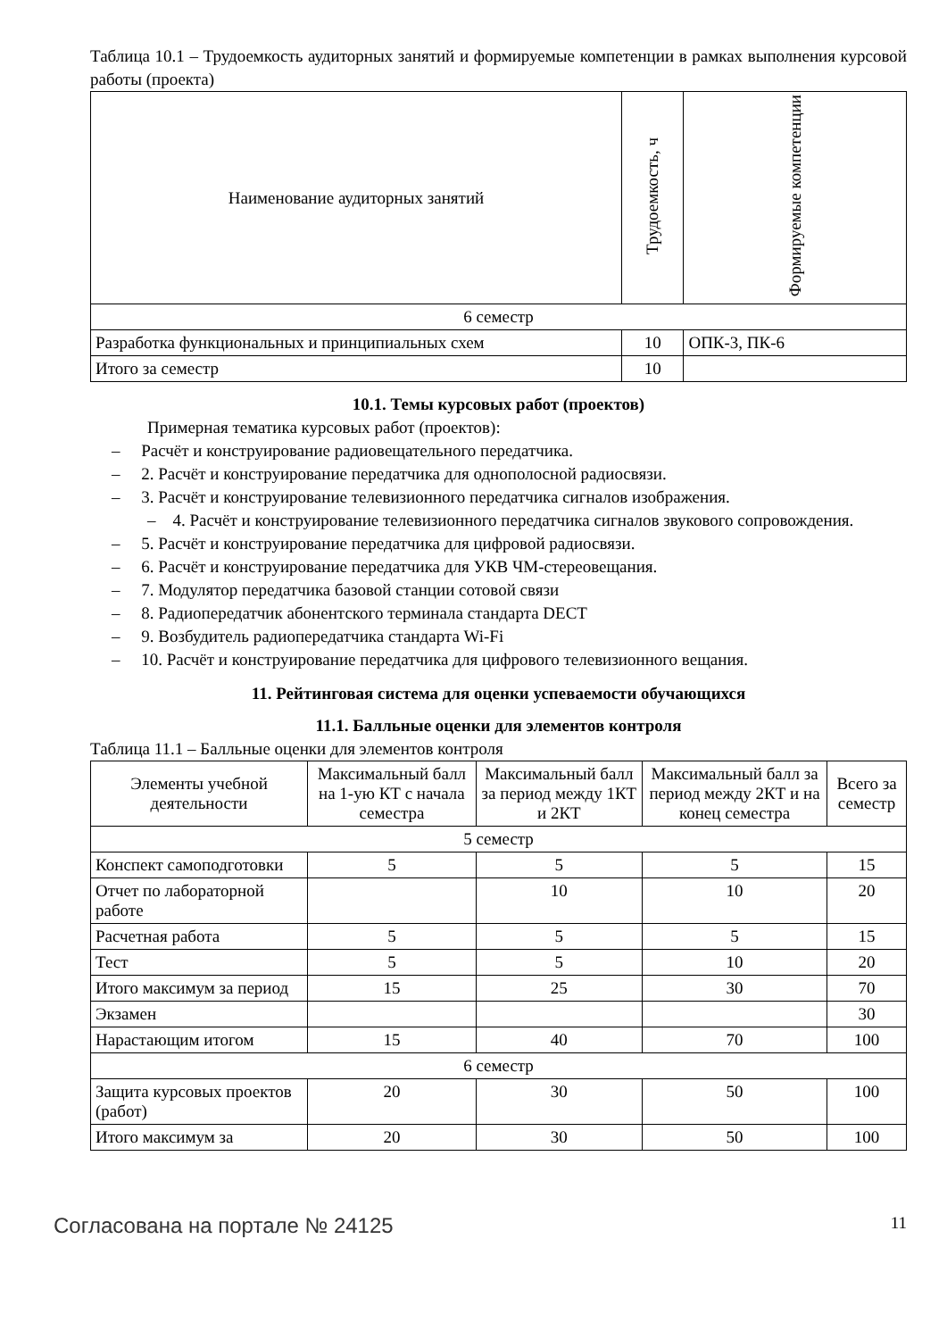Таблица 10.1 – Трудоемкость аудиторных занятий и формируемые компетенции в рамках выполнения курсовой работы (проекта)
| Наименование аудиторных занятий | Трудоемкость, ч | Формируемые компетенции |
| --- | --- | --- |
| 6 семестр | | |
| Разработка функциональных и принципиальных схем | 10 | ОПК-3, ПК-6 |
| Итого за семестр | 10 | |
10.1. Темы курсовых работ (проектов)
Примерная тематика курсовых работ (проектов):
– Расчёт и конструирование радиовещательного передатчика.
– 2. Расчёт и конструирование передатчика для однополосной радиосвязи.
– 3. Расчёт и конструирование телевизионного передатчика сигналов изображения.
– 4. Расчёт и конструирование телевизионного передатчика сигналов звукового сопровождения.
– 5. Расчёт и конструирование передатчика для цифровой радиосвязи.
– 6. Расчёт и конструирование передатчика для УКВ ЧМ-стереовещания.
– 7. Модулятор передатчика базовой станции сотовой связи
– 8. Радиопередатчик абонентского терминала стандарта DECT
– 9. Возбудитель радиопередатчика стандарта Wi-Fi
– 10. Расчёт и конструирование передатчика для цифрового телевизионного вещания.
11. Рейтинговая система для оценки успеваемости обучающихся
11.1. Балльные оценки для элементов контроля
Таблица 11.1 – Балльные оценки для элементов контроля
| Элементы учебной деятельности | Максимальный балл на 1-ую КТ с начала семестра | Максимальный балл за период между 1КТ и 2КТ | Максимальный балл за период между 2КТ и на конец семестра | Всего за семестр |
| --- | --- | --- | --- | --- |
| 5 семестр | | | | |
| Конспект самоподготовки | 5 | 5 | 5 | 15 |
| Отчет по лабораторной работе | | 10 | 10 | 20 |
| Расчетная работа | 5 | 5 | 5 | 15 |
| Тест | 5 | 5 | 10 | 20 |
| Итого максимум за период | 15 | 25 | 30 | 70 |
| Экзамен | | | | 30 |
| Нарастающим итогом | 15 | 40 | 70 | 100 |
| 6 семестр | | | | |
| Защита курсовых проектов (работ) | 20 | 30 | 50 | 100 |
| Итого максимум за | 20 | 30 | 50 | 100 |
Согласована на портале № 24125 11